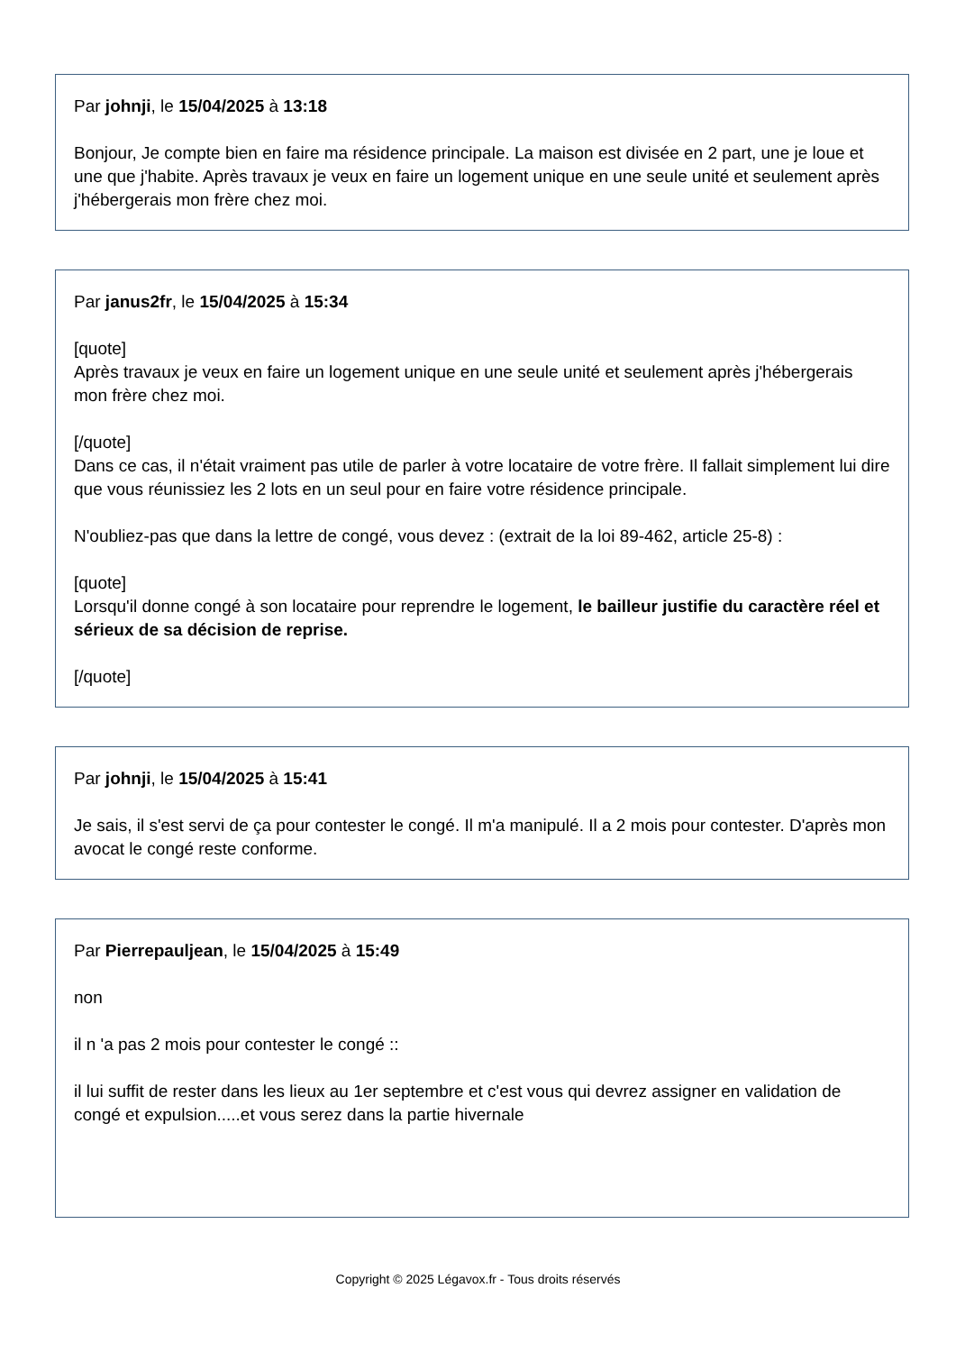Par johnji, le 15/04/2025 à 13:18
Bonjour, Je compte bien en faire ma résidence principale. La maison est divisée en 2 part, une je loue et une que j'habite. Après travaux je veux en faire un logement unique en une seule unité et seulement après j'hébergerais mon frère chez moi.
Par janus2fr, le 15/04/2025 à 15:34
[quote]
Après travaux je veux en faire un logement unique en une seule unité et seulement après j'hébergerais mon frère chez moi.
[/quote]
Dans ce cas, il n'était vraiment pas utile de parler à votre locataire de votre frère. Il fallait simplement lui dire que vous réunissiez les 2 lots en un seul pour en faire votre résidence principale.
N'oubliez-pas que dans la lettre de congé, vous devez : (extrait de la loi 89-462, article 25-8) :
[quote]
Lorsqu'il donne congé à son locataire pour reprendre le logement, le bailleur justifie du caractère réel et sérieux de sa décision de reprise.
[/quote]
Par johnji, le 15/04/2025 à 15:41
Je sais, il s'est servi de ça pour contester le congé. Il m'a manipulé. Il a 2 mois pour contester. D'après mon avocat le congé reste conforme.
Par Pierrepauljean, le 15/04/2025 à 15:49
non
il n 'a pas 2 mois pour contester le congé ::
il lui suffit de rester dans les lieux au 1er septembre et c'est vous qui devrez assigner en validation de congé et expulsion.....et vous serez dans la partie hivernale
Copyright © 2025 Légavox.fr - Tous droits réservés